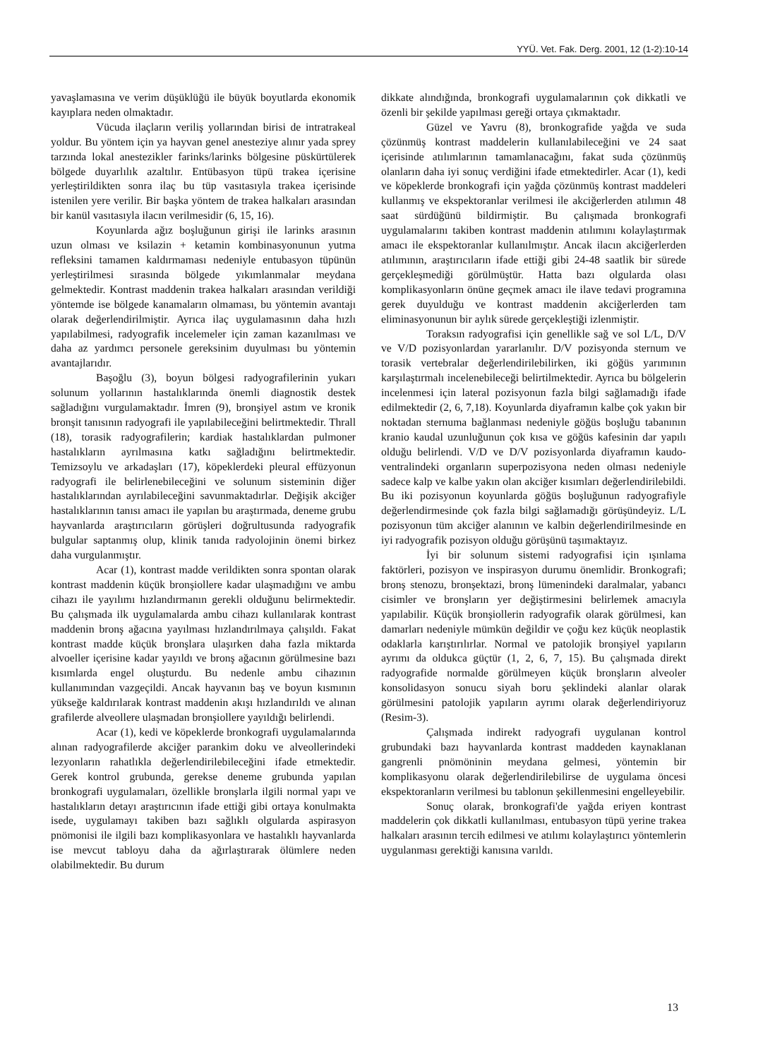YYÜ. Vet. Fak. Derg. 2001, 12 (1-2):10-14
yavaşlamasına ve verim düşüklüğü ile büyük boyutlarda ekonomik kayıplara neden olmaktadır.
Vücuda ilaçların veriliş yollarından birisi de intratrakeal yoldur. Bu yöntem için ya hayvan genel anesteziye alınır yada sprey tarzında lokal anestezikler farinks/larinks bölgesine püskürtülerek bölgede duyarlılık azaltılır. Entübasyon tüpü trakea içerisine yerleştirildikten sonra ilaç bu tüp vasıtasıyla trakea içerisinde istenilen yere verilir. Bir başka yöntem de trakea halkaları arasından bir kanül vasıtasıyla ilacın verilmesidir (6, 15, 16).
Koyunlarda ağız boşluğunun girişi ile larinks arasının uzun olması ve ksilazin + ketamin kombinasyonunun yutma refleksini tamamen kaldırmaması nedeniyle entubasyon tüpünün yerleştirilmesi sırasında bölgede yıkımlanmalar meydana gelmektedir. Kontrast maddenin trakea halkaları arasından verildiği yöntemde ise bölgede kanamaların olmaması, bu yöntemin avantajı olarak değerlendirilmiştir. Ayrıca ilaç uygulamasının daha hızlı yapılabilmesi, radyografik incelemeler için zaman kazanılması ve daha az yardımcı personele gereksinim duyulması bu yöntemin avantajlarıdır.
Başoğlu (3), boyun bölgesi radyografilerinin yukarı solunum yollarının hastalıklarında önemli diagnostik destek sağladığını vurgulamaktadır. İmren (9), bronşiyel astım ve kronik bronşit tanısının radyografi ile yapılabileceğini belirtmektedir. Thrall (18), torasik radyografilerin; kardiak hastalıklardan pulmoner hastalıkların ayrılmasına katkı sağladığını belirtmektedir. Temizsoylu ve arkadaşları (17), köpeklerdeki pleural effüzyonun radyografi ile belirlenebileceğini ve solunum sisteminin diğer hastalıklarından ayrılabileceğini savunmaktadırlar. Değişik akciğer hastalıklarının tanısı amacı ile yapılan bu araştırmada, deneme grubu hayvanlarda araştırıcıların görüşleri doğrultusunda radyografik bulgular saptanmış olup, klinik tanıda radyolojinin önemi birkez daha vurgulanmıştır.
Acar (1), kontrast madde verildikten sonra spontan olarak kontrast maddenin küçük bronşiollere kadar ulaşmadığını ve ambu cihazı ile yayılımı hızlandırmanın gerekli olduğunu belirmektedir. Bu çalışmada ilk uygulamalarda ambu cihazı kullanılarak kontrast maddenin bronş ağacına yayılması hızlandırılmaya çalışıldı. Fakat kontrast madde küçük bronşlara ulaşırken daha fazla miktarda alvoeller içerisine kadar yayıldı ve bronş ağacının görülmesine bazı kısımlarda engel oluşturdu. Bu nedenle ambu cihazının kullanımından vazgeçildi. Ancak hayvanın baş ve boyun kısmının yükseğe kaldırılarak kontrast maddenin akışı hızlandırıldı ve alınan grafilerde alveollere ulaşmadan bronşiollere yayıldığı belirlendi.
Acar (1), kedi ve köpeklerde bronkografi uygulamalarında alınan radyografilerde akciğer parankim doku ve alveollerindeki lezyonların rahatlıkla değerlendirilebileceğini ifade etmektedir. Gerek kontrol grubunda, gerekse deneme grubunda yapılan bronkografi uygulamaları, özellikle bronşlarla ilgili normal yapı ve hastalıkların detayı araştırıcının ifade ettiği gibi ortaya konulmakta isede, uygulamayı takiben bazı sağlıklı olgularda aspirasyon pnömonisi ile ilgili bazı komplikasyonlara ve hastalıklı hayvanlarda ise mevcut tabloyu daha da ağırlaştırarak ölümlere neden olabilmektedir. Bu durum
dikkate alındığında, bronkografi uygulamalarının çok dikkatli ve özenli bir şekilde yapılması gereği ortaya çıkmaktadır.
Güzel ve Yavru (8), bronkografide yağda ve suda çözünmüş kontrast maddelerin kullanılabileceğini ve 24 saat içerisinde atılımlarının tamamlanacağını, fakat suda çözünmüş olanların daha iyi sonuç verdiğini ifade etmektedirler. Acar (1), kedi ve köpeklerde bronkografi için yağda çözünmüş kontrast maddeleri kullanmış ve ekspektoranlar verilmesi ile akciğerlerden atılımın 48 saat sürdüğünü bildirmiştir. Bu çalışmada bronkografi uygulamalarını takiben kontrast maddenin atılımını kolaylaştırmak amacı ile ekspektoranlar kullanılmıştır. Ancak ilacın akciğerlerden atılımının, araştırıcıların ifade ettiği gibi 24-48 saatlik bir sürede gerçekleşmediği görülmüştür. Hatta bazı olgularda olası komplikasyonların önüne geçmek amacı ile ilave tedavi programına gerek duyulduğu ve kontrast maddenin akciğerlerden tam eliminasyonunun bir aylık sürede gerçekleştiği izlenmiştir.
Toraksın radyografisi için genellikle sağ ve sol L/L, D/V ve V/D pozisyonlardan yararlanılır. D/V pozisyonda sternum ve torasik vertebralar değerlendirilebilirken, iki göğüs yarımının karşılaştırmalı incelenebileceği belirtilmektedir. Ayrıca bu bölgelerin incelenmesi için lateral pozisyonun fazla bilgi sağlamadığı ifade edilmektedir (2, 6, 7,18). Koyunlarda diyaframın kalbe çok yakın bir noktadan sternuma bağlanması nedeniyle göğüs boşluğu tabanının kranio kaudal uzunluğunun çok kısa ve göğüs kafesinin dar yapılı olduğu belirlendi. V/D ve D/V pozisyonlarda diyaframın kaudo-ventralindeki organların superpozisyona neden olması nedeniyle sadece kalp ve kalbe yakın olan akciğer kısımları değerlendirilebildi. Bu iki pozisyonun koyunlarda göğüs boşluğunun radyografiyle değerlendirmesinde çok fazla bilgi sağlamadığı görüşündeyiz. L/L pozisyonun tüm akciğer alanının ve kalbin değerlendirilmesinde en iyi radyografik pozisyon olduğu görüşünü taşımaktayız.
İyi bir solunum sistemi radyografisi için ışınlama faktörleri, pozisyon ve inspirasyon durumu önemlidir. Bronkografi; bronş stenozu, bronşektazi, bronş lümenindeki daralmalar, yabancı cisimler ve bronşların yer değiştirmesini belirlemek amacıyla yapılabilir. Küçük bronşiollerin radyografik olarak görülmesi, kan damarları nedeniyle mümkün değildir ve çoğu kez küçük neoplastik odaklarla karıştırılırlar. Normal ve patolojik bronşiyel yapıların ayrımı da oldukca güçtür (1, 2, 6, 7, 15). Bu çalışmada direkt radyografide normalde görülmeyen küçük bronşların alveoler konsolidasyon sonucu siyah boru şeklindeki alanlar olarak görülmesini patolojik yapıların ayrımı olarak değerlendiriyoruz (Resim-3).
Çalışmada indirekt radyografi uygulanan kontrol grubundaki bazı hayvanlarda kontrast maddeden kaynaklanan gangrenli pnömöninin meydana gelmesi, yöntemin bir komplikasyonu olarak değerlendirilebilirse de uygulama öncesi ekspektoranların verilmesi bu tablonun şekillenmesini engelleyebilir.
Sonuç olarak, bronkografi'de yağda eriyen kontrast maddelerin çok dikkatli kullanılması, entubasyon tüpü yerine trakea halkaları arasının tercih edilmesi ve atılımı kolaylaştırıcı yöntemlerin uygulanması gerektiği kanısına varıldı.
13